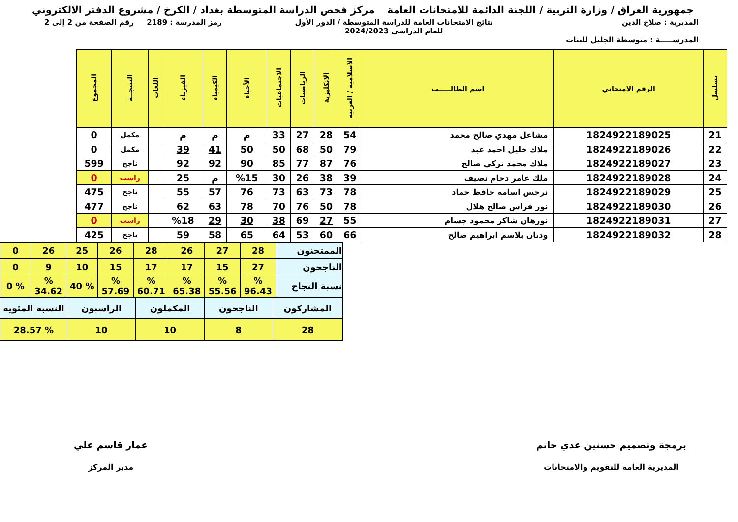جمهورية العراق / وزارة التربية / اللجنة الدائمة للامتحانات العامة
مركز فحص الدراسة المتوسطة بغداد / الكرخ / مشروع الدفتر الالكتروني
المديرية : صلاح الدين
المدرســـــة : متوسطة الجليل للبنات
نتائج الامتحانات العامة للدراسة المتوسطة / الدور الأول
للعام الدراسي 2024/2023
رمز المدرسة : 2189 رقم الصفحة من 2 إلى 2
| تسلسل | الرقم الامتحاني | اسم الطالـــــب | الاسلامية / العربية | الانكليزية | الرياضيات | الاجتماعيات | الأحياء | الكيمياء | الفيزياء | اللغات | النتيجــة | المجموع |
| --- | --- | --- | --- | --- | --- | --- | --- | --- | --- | --- | --- | --- |
| 21 | 1824922189025 | مشاعل مهدي صالح محمد | 54 | 28 | 27 | 33 | م | م | م | | مكمل | 0 |
| 22 | 1824922189026 | ملاك خليل احمد عبد | 79 | 50 | 68 | 50 | 50 | 41 | 39 | | مكمل | 0 |
| 23 | 1824922189027 | ملاك محمد تركي صالح | 76 | 87 | 77 | 85 | 90 | 92 | 92 | | ناجح | 599 |
| 24 | 1824922189028 | ملك عامر دحام نصيف | 39 | 38 | 26 | 30 | %15 | م | 25 | | راسب | 0 |
| 25 | 1824922189029 | نرجس اسامه حافظ حماد | 78 | 73 | 63 | 73 | 76 | 57 | 55 | | ناجح | 475 |
| 26 | 1824922189030 | نور فراس صالح هلال | 78 | 50 | 76 | 70 | 78 | 63 | 62 | | ناجح | 477 |
| 27 | 1824922189031 | نورهان شاكر محمود جسام | 55 | 27 | 69 | 38 | 30 | 29 | %18 | | راسب | 0 |
| 28 | 1824922189032 | وديان بلاسم ابراهيم صالح | 66 | 60 | 53 | 64 | 65 | 58 | 59 | | ناجح | 425 |
| الممتحنون | 28 | 27 | 26 | 28 | 26 | 25 | 26 | 0 |
| الناجحون | 27 | 15 | 17 | 17 | 15 | 10 | 9 | 0 |
| نسبة النجاح | % 96.43 | % 55.56 | % 65.38 | % 60.71 | % 57.69 | % 40 | % 34.62 | % 0 |
| المشاركون | الناجحون | المكملون | الراسبون | النسبة المئوية |
| 28 | 8 | 10 | 10 | % 28.57 |
برمجة وتصميم حسنين عدي حاتم
المديرية العامة للتقويم والامتحانات
عمار قاسم علي
مدير المركز